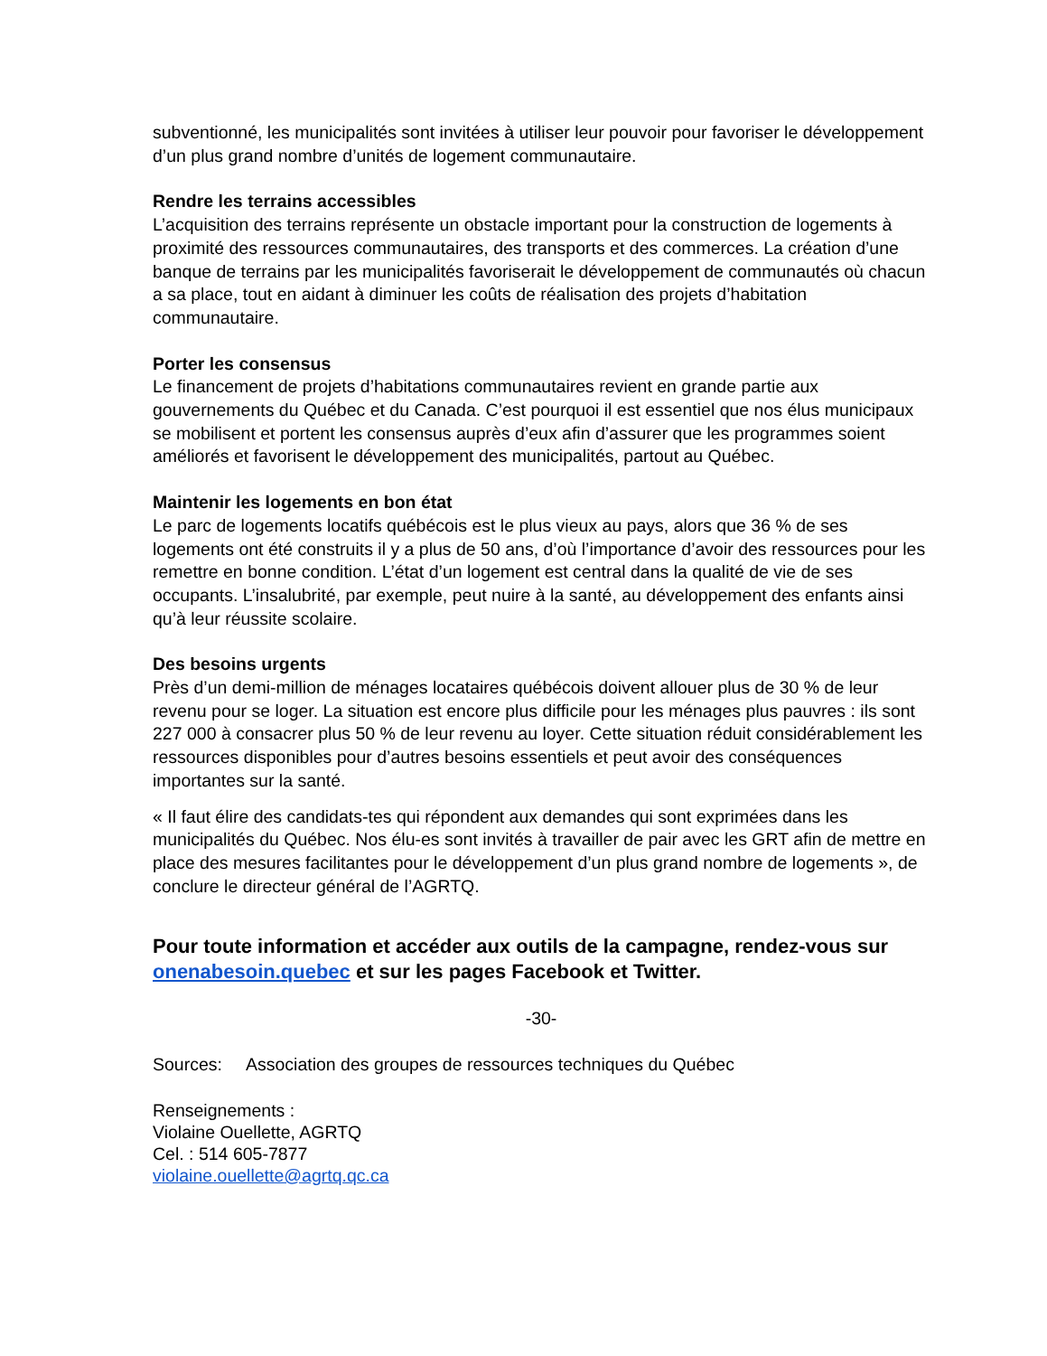subventionné, les municipalités sont invitées à utiliser leur pouvoir pour favoriser le développement d’un plus grand nombre d’unités de logement communautaire.
Rendre les terrains accessibles
L’acquisition des terrains représente un obstacle important pour la construction de logements à proximité des ressources communautaires, des transports et des commerces. La création d’une banque de terrains par les municipalités favoriserait le développement de communautés où chacun a sa place, tout en aidant à diminuer les coûts de réalisation des projets d’habitation communautaire.
Porter les consensus
Le financement de projets d’habitations communautaires revient en grande partie aux gouvernements du Québec et du Canada. C’est pourquoi il est essentiel que nos élus municipaux se mobilisent et portent les consensus auprès d’eux afin d’assurer que les programmes soient améliorés et favorisent le développement des municipalités, partout au Québec.
Maintenir les logements en bon état
Le parc de logements locatifs québécois est le plus vieux au pays, alors que 36 % de ses logements ont été construits il y a plus de 50 ans, d’où l’importance d’avoir des ressources pour les remettre en bonne condition. L’état d’un logement est central dans la qualité de vie de ses occupants. L’insalubrité, par exemple, peut nuire à la santé, au développement des enfants ainsi qu’à leur réussite scolaire.
Des besoins urgents
Près d’un demi-million de ménages locataires québécois doivent allouer plus de 30 % de leur revenu pour se loger. La situation est encore plus difficile pour les ménages plus pauvres : ils sont 227 000 à consacrer plus 50 % de leur revenu au loyer. Cette situation réduit considérablement les ressources disponibles pour d’autres besoins essentiels et peut avoir des conséquences importantes sur la santé.
« Il faut élire des candidats-tes qui répondent aux demandes qui sont exprimées dans les municipalités du Québec. Nos élu-es sont invités à travailler de pair avec les GRT afin de mettre en place des mesures facilitantes pour le développement d’un plus grand nombre de logements », de conclure le directeur général de l’AGRTQ.
Pour toute information et accéder aux outils de la campagne, rendez-vous sur onenabesoin.quebec et sur les pages Facebook et Twitter.
-30-
Sources: Association des groupes de ressources techniques du Québec
Renseignements :
Violaine Ouellette, AGRTQ
Cel. : 514 605-7877
violaine.ouellette@agrtq.qc.ca